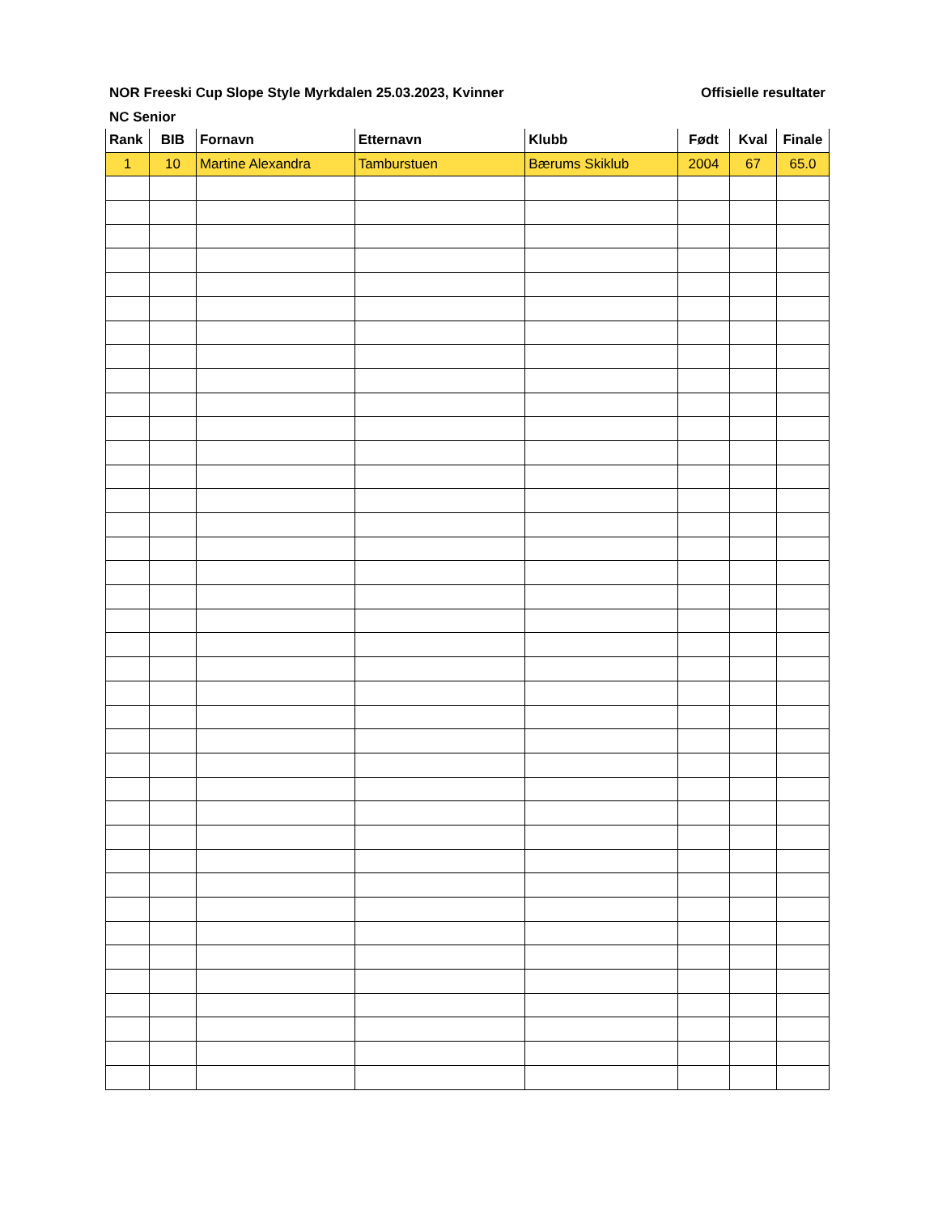NOR Freeski Cup Slope Style Myrkdalen 25.03.2023, Kvinner Offisielle resultater
NC Senior
| Rank | BIB | Fornavn | Etternavn | Klubb | Født | Kval | Finale |
| --- | --- | --- | --- | --- | --- | --- | --- |
| 1 | 10 | Martine Alexandra | Tamburstuen | Bærums Skiklub | 2004 | 67 | 65.0 |